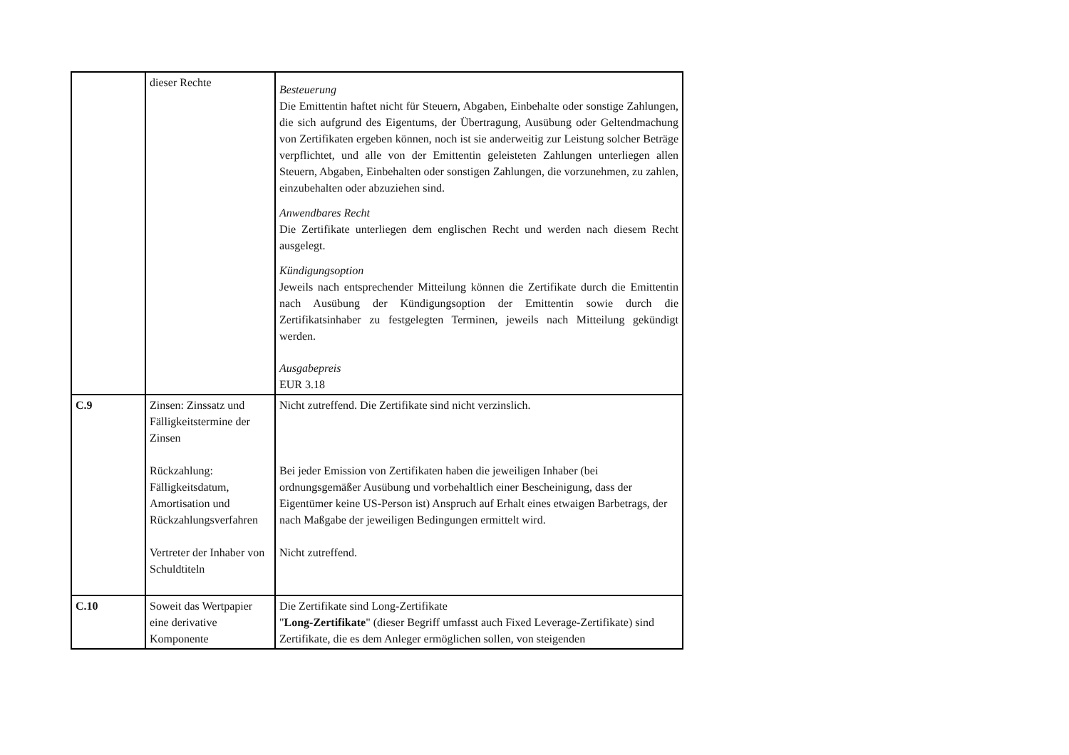| | dieser Rechte | Besteuerung Die Emittentin haftet nicht für Steuern, Abgaben, Einbehalte oder sonstige Zahlungen, die sich aufgrund des Eigentums, der Übertragung, Ausübung oder Geltendmachung von Zertifikaten ergeben können, noch ist sie anderweitig zur Leistung solcher Beträge verpflichtet, und alle von der Emittentin geleisteten Zahlungen unterliegen allen Steuern, Abgaben, Einbehalten oder sonstigen Zahlungen, die vorzunehmen, zu zahlen, einzubehalten oder abzuziehen sind. Anwendbares Recht Die Zertifikate unterliegen dem englischen Recht und werden nach diesem Recht ausgelegt. Kündigungsoption Jeweils nach entsprechender Mitteilung können die Zertifikate durch die Emittentin nach Ausübung der Kündigungsoption der Emittentin sowie durch die Zertifikatsinhaber zu festgelegten Terminen, jeweils nach Mitteilung gekündigt werden. Ausgabepreis EUR 3.18 |
| C.9 | Zinsen: Zinssatz und Fälligkeitstermine der Zinsen Rückzahlung: Fälligkeitsdatum, Amortisation und Rückzahlungsverfahren Vertreter der Inhaber von Schuldtiteln | Nicht zutreffend. Die Zertifikate sind nicht verzinslich. Bei jeder Emission von Zertifikaten haben die jeweiligen Inhaber (bei ordnungsgemäßer Ausübung und vorbehaltlich einer Bescheinigung, dass der Eigentümer keine US-Person ist) Anspruch auf Erhalt eines etwaigen Barbetrags, der nach Maßgabe der jeweiligen Bedingungen ermittelt wird. Nicht zutreffend. |
| C.10 | Soweit das Wertpapier eine derivative Komponente | Die Zertifikate sind Long-Zertifikate " Long-Zertifikate " (dieser Begriff umfasst auch Fixed Leverage-Zertifikate) sind Zertifikate, die es dem Anleger ermöglichen sollen, von steigenden |